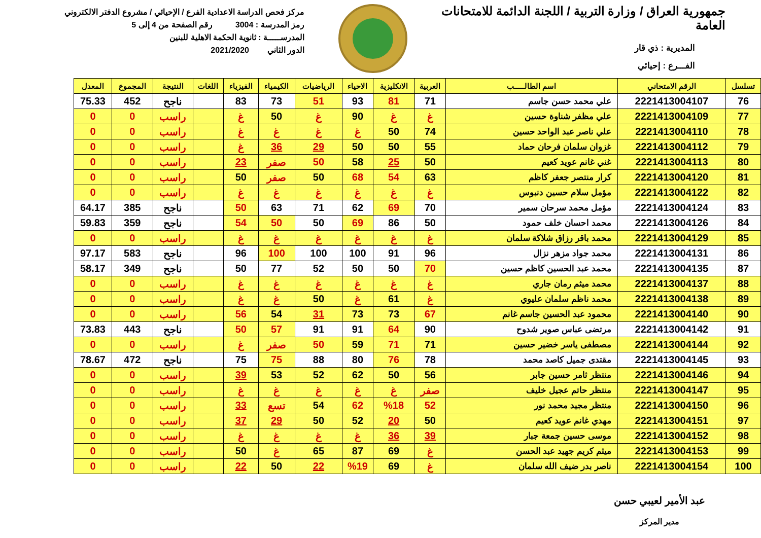جمهورية العراق / وزارة التربية / اللجنة الدائمة للامتحانات العامة
المديرية : ذي قار
الفـــرع : إحيائي
مركز فحص الدراسة الاعدادية الفرع / الإحيائي / مشروع الدفتر الالكتروني
رمز المدرسة : 3004 رقم الصفحة من 4 إلى 5
المدرســـــة : ثانوية الحكمة الاهلية للبنين
الدور الثاني 2021/2020
| تسلسل | الرقم الامتحاني | اسم الطالـــــب | العربية | الانكليزية | الاحياء | الرياضيات | الكيمياء | الفيزياء | اللغات | النتيجة | المجموع | المعدل |
| --- | --- | --- | --- | --- | --- | --- | --- | --- | --- | --- | --- | --- |
| 76 | 2221413004107 | علي محمد حسن جاسم | 71 | 81 | 93 | 51 | 73 | 83 | | ناجح | 452 | 75.33 |
| 77 | 2221413004109 | علي مظفر شناوة حسين | غ | غ | 90 | غ | 50 | غ | | راسب | 0 | 0 |
| 78 | 2221413004110 | علي ناصر عبد الواحد حسين | 74 | 50 | غ | غ | غ | غ | | راسب | 0 | 0 |
| 79 | 2221413004112 | غزوان سلمان فرحان حماد | 55 | 50 | 50 | 29 | 36 | غ | | راسب | 0 | 0 |
| 80 | 2221413004113 | غني غانم عويد كعيم | 50 | 25 | 58 | 50 | صفر | 23 | | راسب | 0 | 0 |
| 81 | 2221413004120 | كرار منتصر جعفر كاظم | 63 | 54 | 68 | 50 | صفر | 50 | | راسب | 0 | 0 |
| 82 | 2221413004122 | مؤمل سلام حسين دنبوس | غ | غ | غ | غ | غ | غ | | راسب | 0 | 0 |
| 83 | 2221413004124 | مؤمل محمد سرحان سمير | 70 | 69 | 62 | 71 | 63 | 50 | | ناجح | 385 | 64.17 |
| 84 | 2221413004126 | محمد احسان خلف حمود | 50 | 86 | 69 | 50 | 50 | 54 | | ناجح | 359 | 59.83 |
| 85 | 2221413004129 | محمد باقر رزاق شلاكة سلمان | غ | غ | غ | غ | غ | غ | | راسب | 0 | 0 |
| 86 | 2221413004131 | محمد جواد مزهر نزال | 96 | 91 | 100 | 100 | 100 | 96 | | ناجح | 583 | 97.17 |
| 87 | 2221413004135 | محمد عبد الحسين كاظم حسين | 70 | 50 | 50 | 52 | 77 | 50 | | ناجح | 349 | 58.17 |
| 88 | 2221413004137 | محمد ميثم رمان جاري | غ | غ | غ | غ | غ | غ | | راسب | 0 | 0 |
| 89 | 2221413004138 | محمد ناظم سلمان عليوي | غ | 61 | غ | 50 | غ | غ | | راسب | 0 | 0 |
| 90 | 2221413004140 | محمود عبد الحسين جاسم غانم | 67 | 73 | 73 | 31 | 54 | 56 | | راسب | 0 | 0 |
| 91 | 2221413004142 | مرتضى عباس صوير شدوح | 90 | 64 | 91 | 91 | 57 | 50 | | ناجح | 443 | 73.83 |
| 92 | 2221413004144 | مصطفى ياسر خضير حسين | 71 | 71 | 59 | 50 | صفر | غ | | راسب | 0 | 0 |
| 93 | 2221413004145 | مقتدى جميل كاصد محمد | 78 | 76 | 80 | 88 | 75 | 75 | | ناجح | 472 | 78.67 |
| 94 | 2221413004146 | منتظر ثامر حسين جابر | 56 | 50 | 62 | 52 | 53 | 39 | | راسب | 0 | 0 |
| 95 | 2221413004147 | منتظر حاتم عجيل خليف | صفر | غ | غ | غ | غ | غ | | راسب | 0 | 0 |
| 96 | 2221413004150 | منتظر مجيد محمد نور | 52 | %18 | 62 | 54 | تسع | 33 | | راسب | 0 | 0 |
| 97 | 2221413004151 | مهدي غانم عويد كعيم | 50 | 20 | 52 | 50 | 29 | 37 | | راسب | 0 | 0 |
| 98 | 2221413004152 | موسى حسين جمعة جبار | 39 | 36 | غ | غ | غ | غ | | راسب | 0 | 0 |
| 99 | 2221413004153 | ميثم كريم جهيد عبد الحسن | غ | 69 | 87 | 65 | غ | 50 | | راسب | 0 | 0 |
| 100 | 2221413004154 | ناصر بدر ضيف الله سلمان | غ | 69 | %19 | 22 | 50 | 22 | | راسب | 0 | 0 |
عبد الأمير لعيبي حسن
مدير المركز